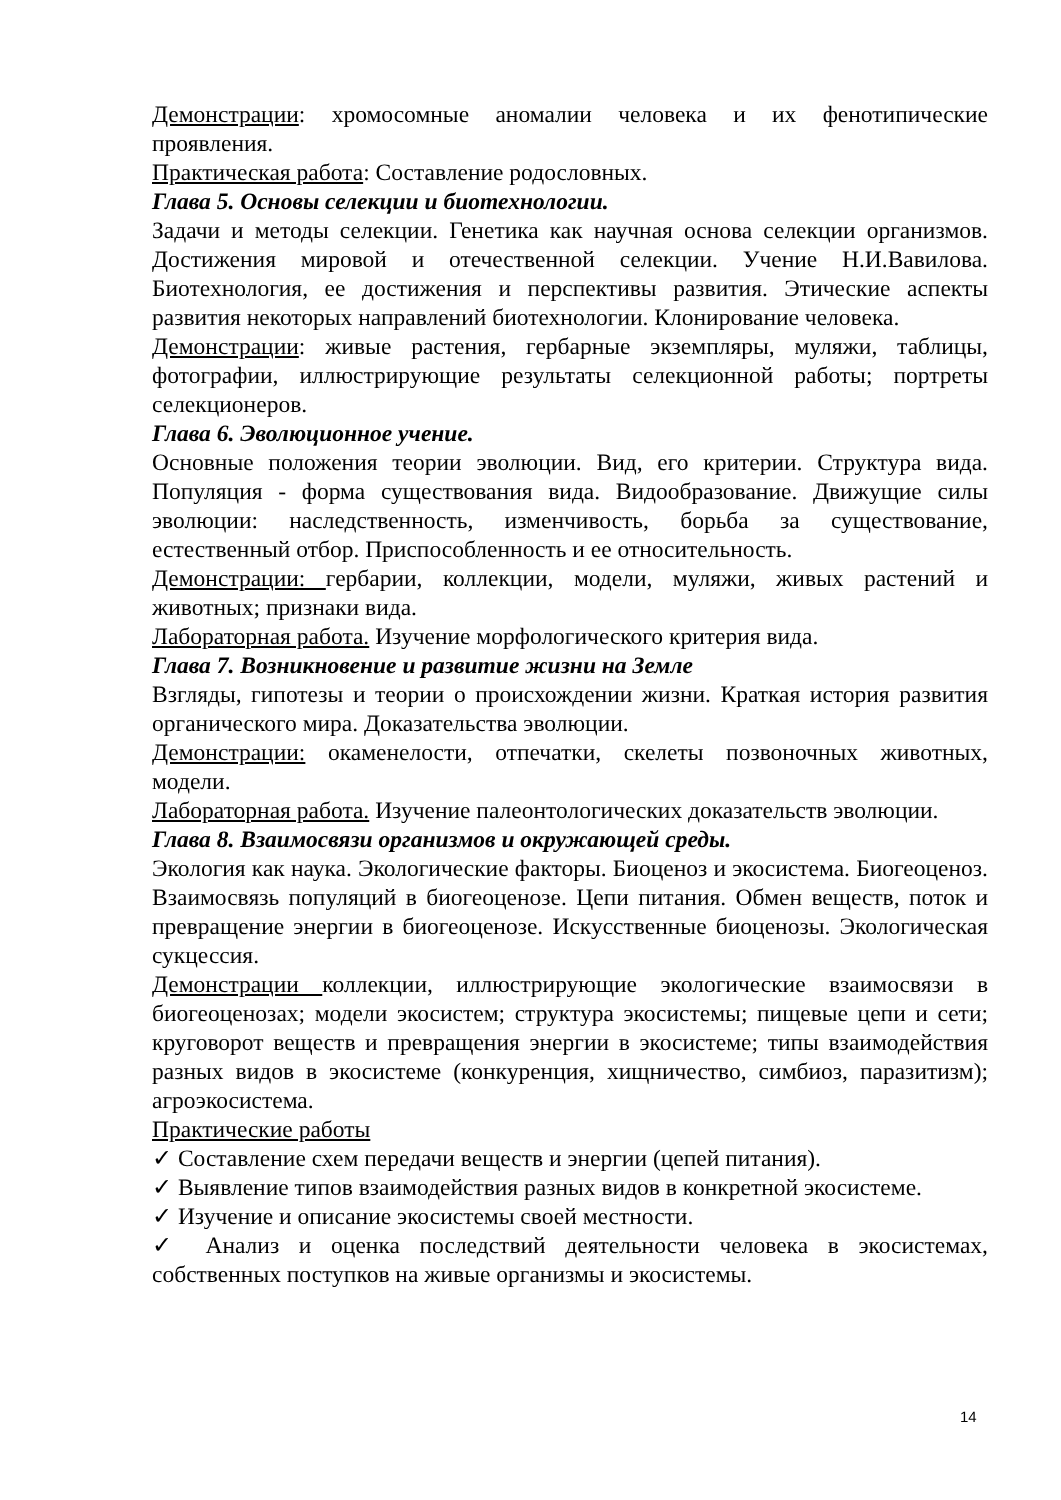Демонстрации: хромосомные аномалии человека и их фенотипические проявления.
Практическая работа: Составление родословных.
Глава 5. Основы селекции и биотехнологии.
Задачи и методы селекции. Генетика как научная основа селекции организмов. Достижения мировой и отечественной селекции. Учение Н.И.Вавилова. Биотехнология, ее достижения и перспективы развития. Этические аспекты развития некоторых направлений биотехнологии. Клонирование человека.
Демонстрации: живые растения, гербарные экземпляры, муляжи, таблицы, фотографии, иллюстрирующие результаты селекционной работы; портреты селекционеров.
Глава 6. Эволюционное учение.
Основные положения теории эволюции. Вид, его критерии. Структура вида. Популяция - форма существования вида. Видообразование. Движущие силы эволюции: наследственность, изменчивость, борьба за существование, естественный отбор. Приспособленность и ее относительность.
Демонстрации: гербарии, коллекции, модели, муляжи, живых растений и животных; признаки вида.
Лабораторная работа. Изучение морфологического критерия вида.
Глава 7. Возникновение и развитие жизни на Земле
Взгляды, гипотезы и теории о происхождении жизни. Краткая история развития органического мира. Доказательства эволюции.
Демонстрации: окаменелости, отпечатки, скелеты позвоночных животных, модели.
Лабораторная работа. Изучение палеонтологических доказательств эволюции.
Глава 8. Взаимосвязи организмов и окружающей среды.
Экология как наука. Экологические факторы. Биоценоз и экосистема. Биогеоценоз. Взаимосвязь популяций в биогеоценозе. Цепи питания. Обмен веществ, поток и превращение энергии в биогеоценозе. Искусственные биоценозы. Экологическая сукцессия.
Демонстрации коллекции, иллюстрирующие экологические взаимосвязи в биогеоценозах; модели экосистем; структура экосистемы; пищевые цепи и сети; круговорот веществ и превращения энергии в экосистеме; типы взаимодействия разных видов в экосистеме (конкуренция, хищничество, симбиоз, паразитизм); агроэкосистема.
Практические работы
✓ Составление схем передачи веществ и энергии (цепей питания).
✓ Выявление типов взаимодействия разных видов в конкретной экосистеме.
✓ Изучение и описание экосистемы своей местности.
✓ Анализ и оценка последствий деятельности человека в экосистемах, собственных поступков на живые организмы и экосистемы.
14